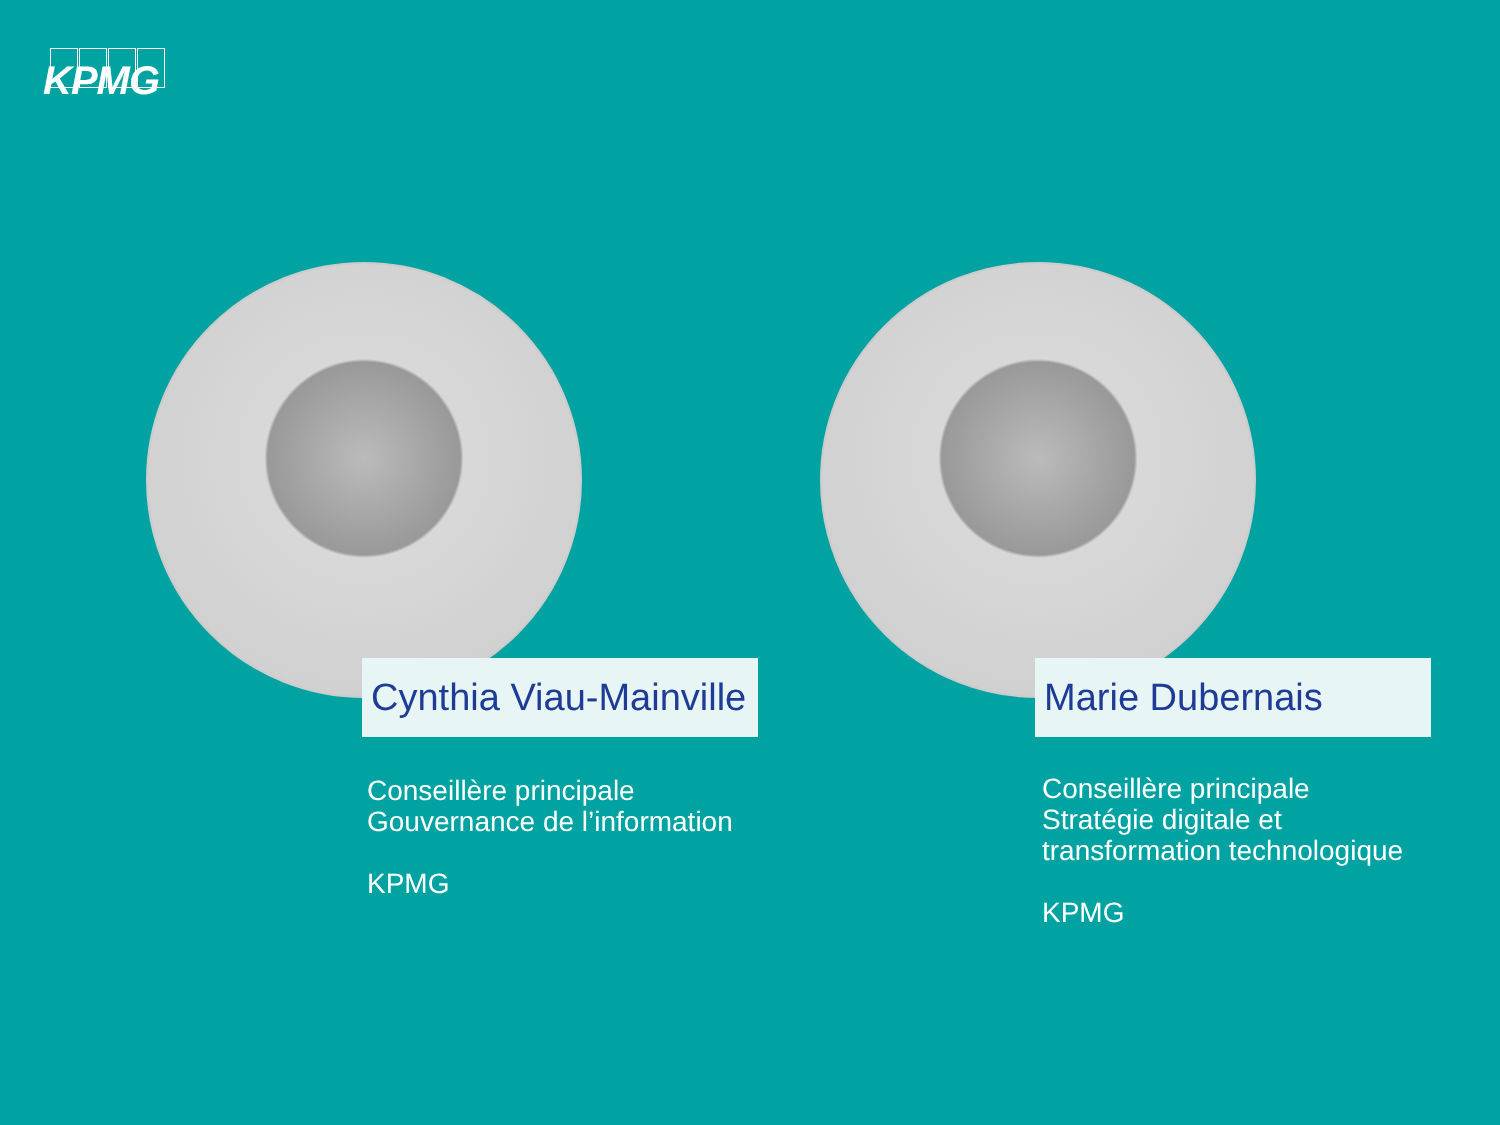KPMG
Cynthia Viau-Mainville
Conseillère principale
Gouvernance de l’information
KPMG
Marie Dubernais
Conseillère principale
Stratégie digitale et
transformation technologique
KPMG